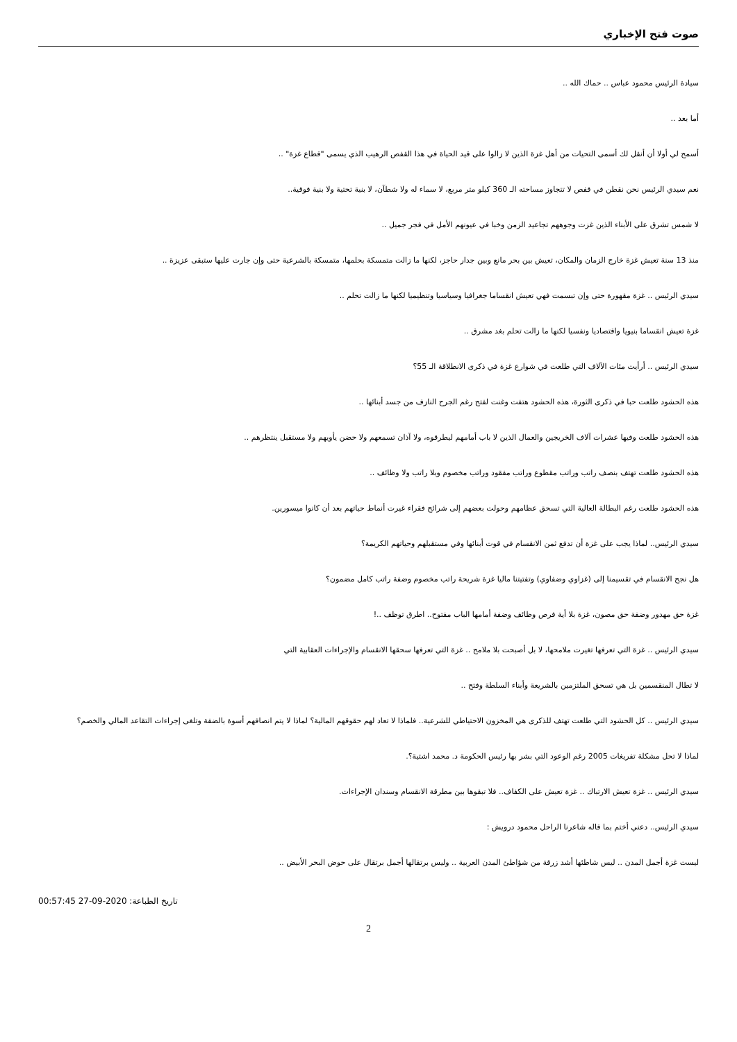صوت فتح الإخباري
سيادة الرئيس محمود عباس .. حماك الله ..
أما بعد ..
أسمح لي أولا أن أنقل لك أسمى التحيات من أهل غزة الذين لا زالوا على قيد الحياة في هذا القفص الرهيب الذي يسمى "قطاع غزة" ..
نعم سيدي الرئيس نحن نقطن في قفص لا تتجاوز مساحته الـ 360 كيلو متر مربع، لا سماء له ولا شطآن، لا بنية تحتية ولا بنية فوقية..
لا شمس تشرق على الأبناء الذين غزت وجوههم تجاعيد الزمن وخبا في عيونهم الأمل في فجر جميل ..
منذ 13 سنة تعيش غزة خارج الزمان والمكان، تعيش بين بحر مانع وبين جدار حاجز، لكنها ما زالت متمسكة بحلمها، متمسكة بالشرعية حتى وإن جارت عليها ستبقى عزيزة ..
سيدي الرئيس .. غزة مقهورة حتى وإن تبسمت فهي تعيش انقساما جغرافيا وسياسيا وتنظيميا لكنها ما زالت تحلم ..
غزة تعيش انقساما بنيويا واقتصاديا ونفسيا لكنها ما زالت تحلم بغد مشرق ..
سيدي الرئيس .. أرأيت مئات الآلاف التي طلعت في شوارع غزة في ذكرى الانطلاقة الـ 55؟
هذه الحشود طلعت حبا في ذكرى الثورة، هذه الحشود هتفت وغنت لفتح رغم الجرح النازف من جسد أبنائها ..
هذه الحشود طلعت وفيها عشرات آلاف الخريجين والعمال الذين لا باب أمامهم ليطرقوه، ولا آذان تسمعهم ولا حضن يأويهم ولا مستقبل ينتظرهم ..
هذه الحشود طلعت تهتف بنصف راتب وراتب مقطوع وراتب مفقود وراتب مخصوم وبلا راتب ولا وظائف ..
هذه الحشود طلعت رغم البطالة العالية التي تسحق عظامهم وحولت بعضهم إلى شرائح فقراء غيرت أنماط حياتهم بعد أن كانوا ميسورين.
سيدي الرئيس.. لماذا يجب على غزة أن تدفع ثمن الانقسام في قوت أبنائها وفي مستقبلهم وحياتهم الكريمة؟
هل نجح الانقسام في تقسيمنا إلى (غزاوي وضفاوي) وتفتيتنا ماليا غزة شريحة راتب مخصوم وضفة راتب كامل مضمون؟
غزة حق مهدور وضفة حق مصون، غزة بلا أية فرص وظائف وضفة أمامها الباب مفتوح.. اطرق توظف ..!
سيدي الرئيس .. غزة التي تعرفها تغيرت ملامحها، لا بل أصبحت بلا ملامح .. غزة التي تعرفها سحقها الانقسام والإجراءات العقابية التي
لا تطال المنقسمين بل هي تسحق الملتزمين بالشريعة وأبناء السلطة وفتح ..
سيدي الرئيس .. كل الحشود التي طلعت تهتف للذكرى هي المخزون الاحتياطي للشرعية.. فلماذا لا تعاد لهم حقوقهم المالية؟ لماذا لا يتم انصافهم أسوة بالضفة وتلغى إجراءات التقاعد المالي والخصم؟
لماذا لا تحل مشكلة تفريغات 2005 رغم الوعود التي بشر بها رئيس الحكومة د. محمد اشتية؟.
سيدي الرئيس .. غزة تعيش الارتباك .. غزة تعيش على الكفاف.. فلا تبقوها بين مطرقة الانقسام وسندان الإجراءات.
سيدي الرئيس.. دعني أختم بما قاله شاعرنا الراحل محمود درويش :
ليست غزة أجمل المدن .. ليس شاطئها أشد زرقة من شؤاطئ المدن العربية .. وليس برتقالها أجمل برتقال على حوض البحر الأبيض ..
تاريخ الطباعة: 2020-09-27 00:57:45
2